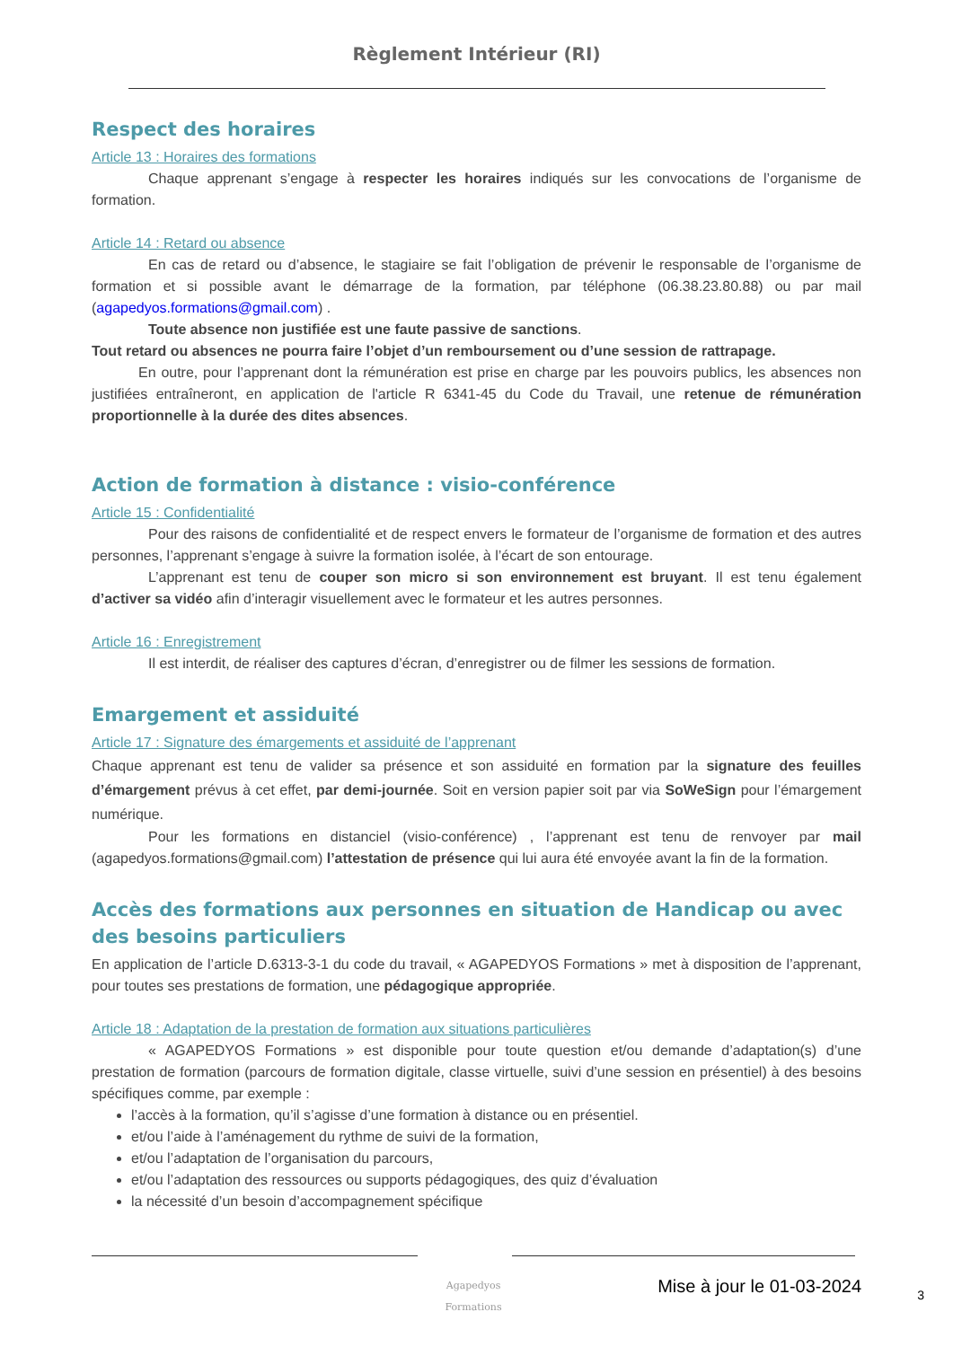Règlement Intérieur (RI)
Respect des horaires
Article 13 : Horaires des formations
Chaque apprenant s’engage à respecter les horaires indiqués sur les convocations de l’organisme de formation.
Article 14 : Retard ou absence
En cas de retard ou d’absence, le stagiaire se fait l’obligation de prévenir le responsable de l’organisme de formation et si possible avant le démarrage de la formation, par téléphone (06.38.23.80.88) ou par mail (agapedyos.formations@gmail.com) .
Toute absence non justifiée est une faute passive de sanctions.
Tout retard ou absences ne pourra faire l’objet d’un remboursement ou d’une session de rattrapage.
En outre, pour l’apprenant dont la rémunération est prise en charge par les pouvoirs publics, les absences non justifiées entraîneront, en application de l'article R 6341-45 du Code du Travail, une retenue de rémunération proportionnelle à la durée des dites absences.
Action de formation à distance : visio-conférence
Article 15 : Confidentialité
Pour des raisons de confidentialité et de respect envers le formateur de l’organisme de formation et des autres personnes, l’apprenant s’engage à suivre la formation isolée, à l’écart de son entourage.
L’apprenant est tenu de couper son micro si son environnement est bruyant. Il est tenu également d’activer sa vidéo afin d’interagir visuellement avec le formateur et les autres personnes.
Article 16 : Enregistrement
Il est interdit, de réaliser des captures d’écran, d’enregistrer ou de filmer les sessions de formation.
Emargement et assiduité
Article 17 : Signature des émargements et assiduité de l’apprenant
Chaque apprenant est tenu de valider sa présence et son assiduité en formation par la signature des feuilles d’émargement prévus à cet effet, par demi-journée. Soit en version papier soit par via SoWeSign pour l’émargement numérique.
Pour les formations en distanciel (visio-conférence) , l’apprenant est tenu de renvoyer par mail (agapedyos.formations@gmail.com) l’attestation de présence qui lui aura été envoyée avant la fin de la formation.
Accès des formations aux personnes en situation de Handicap ou avec des besoins particuliers
En application de l’article D.6313-3-1 du code du travail, « AGAPEDYOS Formations » met à disposition de l’apprenant, pour toutes ses prestations de formation, une pédagogique appropriée.
Article 18 : Adaptation de la prestation de formation aux situations particulières
« AGAPEDYOS Formations » est disponible pour toute question et/ou demande d’adaptation(s) d’une prestation de formation (parcours de formation digitale, classe virtuelle, suivi d’une session en présentiel) à des besoins spécifiques comme, par exemple :
l’accès à la formation, qu’il s’agisse d’une formation à distance ou en présentiel.
et/ou l’aide à l’aménagement du rythme de suivi de la formation,
et/ou l’adaptation de l’organisation du parcours,
et/ou l’adaptation des ressources ou supports pédagogiques, des quiz d’évaluation
la nécessité d’un besoin d’accompagnement spécifique
Agapedyos
Formations
Mise à jour le 01-03-2024 3